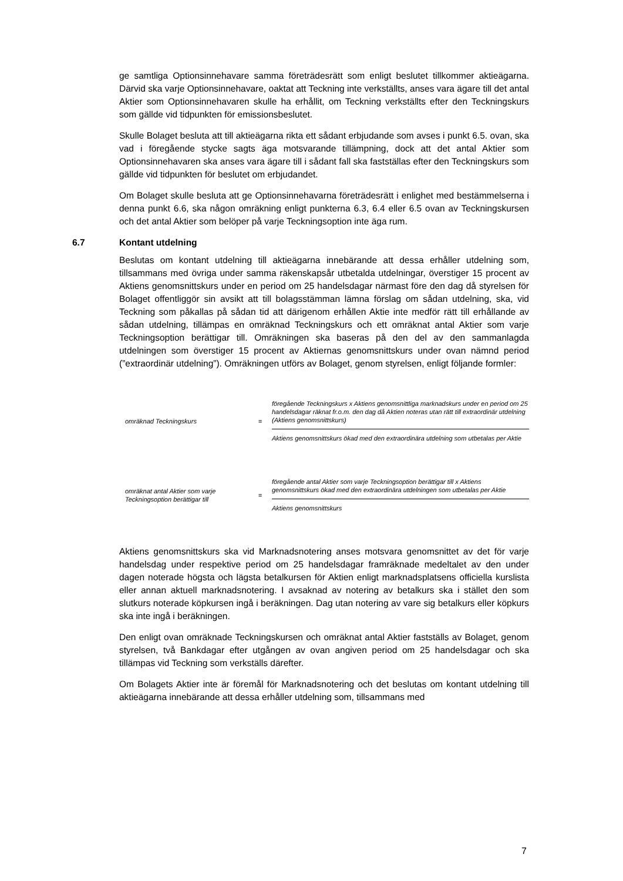ge samtliga Optionsinnehavare samma företrädesrätt som enligt beslutet tillkommer aktieägarna. Därvid ska varje Optionsinnehavare, oaktat att Teckning inte verkställts, anses vara ägare till det antal Aktier som Optionsinnehavaren skulle ha erhållit, om Teckning verkställts efter den Teckningskurs som gällde vid tidpunkten för emissionsbeslutet.
Skulle Bolaget besluta att till aktieägarna rikta ett sådant erbjudande som avses i punkt 6.5. ovan, ska vad i föregående stycke sagts äga motsvarande tillämpning, dock att det antal Aktier som Optionsinnehavaren ska anses vara ägare till i sådant fall ska fastställas efter den Teckningskurs som gällde vid tidpunkten för beslutet om erbjudandet.
Om Bolaget skulle besluta att ge Optionsinnehavarna företrädesrätt i enlighet med bestämmelserna i denna punkt 6.6, ska någon omräkning enligt punkterna 6.3, 6.4 eller 6.5 ovan av Teckningskursen och det antal Aktier som belöper på varje Teckningsoption inte äga rum.
6.7 Kontant utdelning
Beslutas om kontant utdelning till aktieägarna innebärande att dessa erhåller utdelning som, tillsammans med övriga under samma räkenskapsår utbetalda utdelningar, överstiger 15 procent av Aktiens genomsnittskurs under en period om 25 handelsdagar närmast före den dag då styrelsen för Bolaget offentliggör sin avsikt att till bolagsstämman lämna förslag om sådan utdelning, ska, vid Teckning som påkallas på sådan tid att därigenom erhållen Aktie inte medför rätt till erhållande av sådan utdelning, tillämpas en omräknad Teckningskurs och ett omräknat antal Aktier som varje Teckningsoption berättigar till. Omräkningen ska baseras på den del av den sammanlagda utdelningen som överstiger 15 procent av Aktiernas genomsnittskurs under ovan nämnd period (”extraordinär utdelning”). Omräkningen utförs av Bolaget, genom styrelsen, enligt följande formler:
omräknad Teckningskurs =
föregående Teckningskurs x Aktiens genomsnittliga marknadskurs under en period om 25 handelsdagar räknat fr.o.m. den dag då Aktien noteras utan rätt till extraordinär utdelning (Aktiens genomsnittskurs)
Aktiens genomsnittskurs ökad med den extraordinära utdelning som utbetalas per Aktie
omräknat antal Aktier som varje Teckningsoption berättigar till
=
föregående antal Aktier som varje Teckningsoption berättigar till x Aktiens genomsnittskurs ökad med den extraordinära utdelningen som utbetalas per Aktie
Aktiens genomsnittskurs
Aktiens genomsnittskurs ska vid Marknadsnotering anses motsvara genomsnittet av det för varje handelsdag under respektive period om 25 handelsdagar framräknade medeltalet av den under dagen noterade högsta och lägsta betalkursen för Aktien enligt marknadsplatsens officiella kurslista eller annan aktuell marknadsnotering. I avsaknad av notering av betalkurs ska i stället den som slutkurs noterade köpkursen ingå i beräkningen. Dag utan notering av vare sig betalkurs eller köpkurs ska inte ingå i beräkningen.
Den enligt ovan omräknade Teckningskursen och omräknat antal Aktier fastställs av Bolaget, genom styrelsen, två Bankdagar efter utgången av ovan angiven period om 25 handelsdagar och ska tillämpas vid Teckning som verkställs därefter.
Om Bolagets Aktier inte är föremål för Marknadsnotering och det beslutas om kontant utdelning till aktieägarna innebärande att dessa erhåller utdelning som, tillsammans med
7